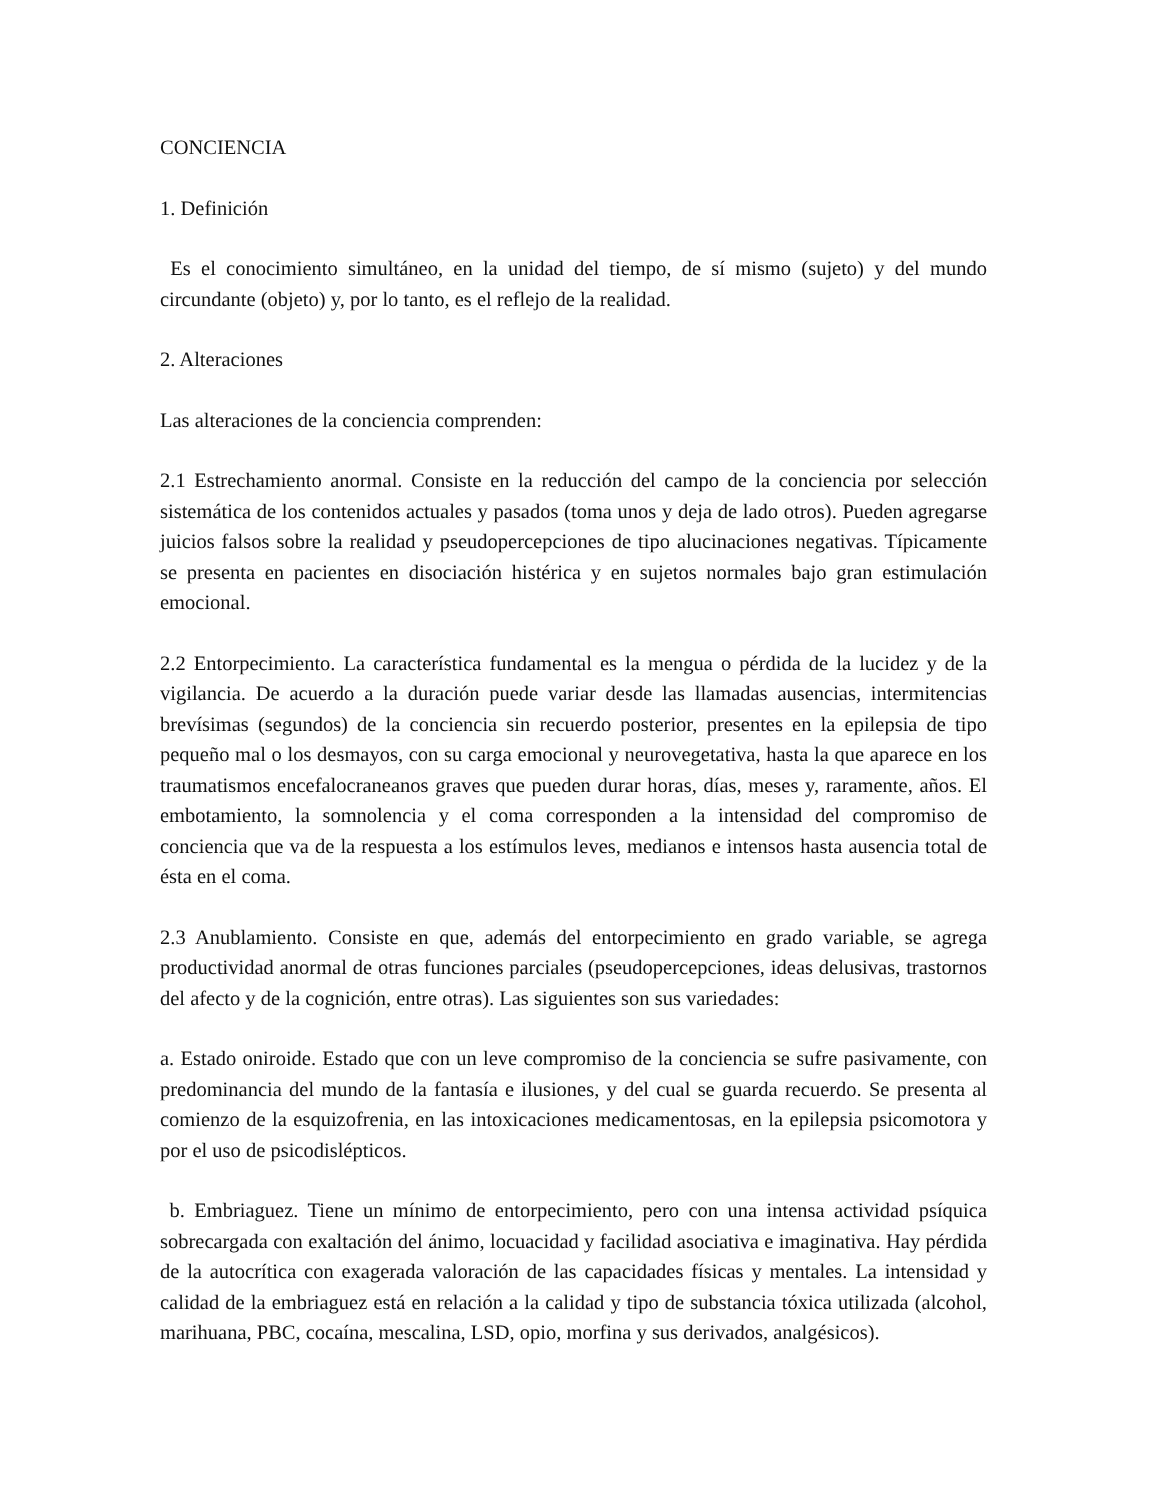CONCIENCIA
1. Definición
Es el conocimiento simultáneo, en la unidad del tiempo, de sí mismo (sujeto) y del mundo circundante (objeto) y, por lo tanto, es el reflejo de la realidad.
2. Alteraciones
Las alteraciones de la conciencia comprenden:
2.1 Estrechamiento anormal. Consiste en la reducción del campo de la conciencia por selección sistemática de los contenidos actuales y pasados (toma unos y deja de lado otros). Pueden agregarse juicios falsos sobre la realidad y pseudopercepciones de tipo alucinaciones negativas. Típicamente se presenta en pacientes en disociación histérica y en sujetos normales bajo gran estimulación emocional.
2.2 Entorpecimiento. La característica fundamental es la mengua o pérdida de la lucidez y de la vigilancia. De acuerdo a la duración puede variar desde las llamadas ausencias, intermitencias brevísimas (segundos) de la conciencia sin recuerdo posterior, presentes en la epilepsia de tipo pequeño mal o los desmayos, con su carga emocional y neurovegetativa, hasta la que aparece en los traumatismos encefalocraneanos graves que pueden durar horas, días, meses y, raramente, años. El embotamiento, la somnolencia y el coma corresponden a la intensidad del compromiso de conciencia que va de la respuesta a los estímulos leves, medianos e intensos hasta ausencia total de ésta en el coma.
2.3 Anublamiento. Consiste en que, además del entorpecimiento en grado variable, se agrega productividad anormal de otras funciones parciales (pseudopercepciones, ideas delusivas, trastornos del afecto y de la cognición, entre otras). Las siguientes son sus variedades:
a. Estado oniroide. Estado que con un leve compromiso de la conciencia se sufre pasivamente, con predominancia del mundo de la fantasía e ilusiones, y del cual se guarda recuerdo. Se presenta al comienzo de la esquizofrenia, en las intoxicaciones medicamentosas, en la epilepsia psicomotora y por el uso de psicodislépticos.
b. Embriaguez. Tiene un mínimo de entorpecimiento, pero con una intensa actividad psíquica sobrecargada con exaltación del ánimo, locuacidad y facilidad asociativa e imaginativa. Hay pérdida de la autocrítica con exagerada valoración de las capacidades físicas y mentales. La intensidad y calidad de la embriaguez está en relación a la calidad y tipo de substancia tóxica utilizada (alcohol, marihuana, PBC, cocaína, mescalina, LSD, opio, morfina y sus derivados, analgésicos).